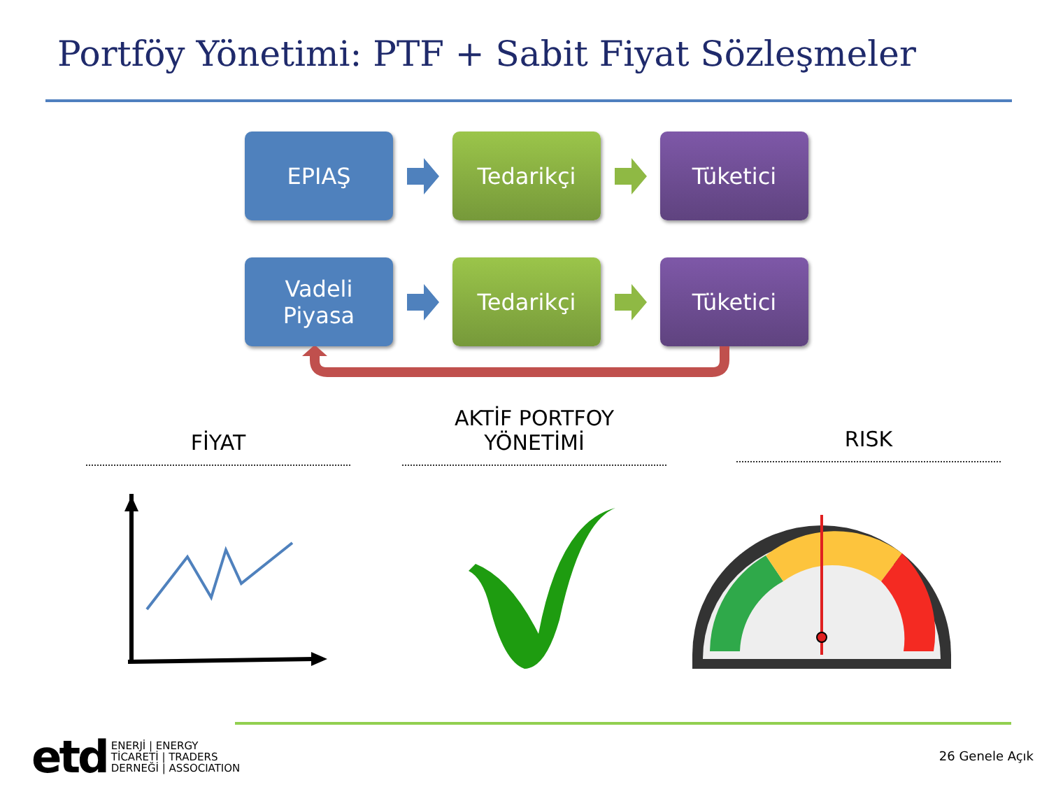Portföy Yönetimi: PTF + Sabit Fiyat Sözleşmeler
EPIAŞ Tedarikçi Tüketici
Vadeli
Piyasa
Tedarikçi Tüketici
FİYAT AKTİF PORTFOY
YÖNETİMİ
RISK
etd
ENERJİ | ENERGY
TİCARETİ | TRADERS
DERNEĞİ | ASSOCIATION
26 Genele Açık